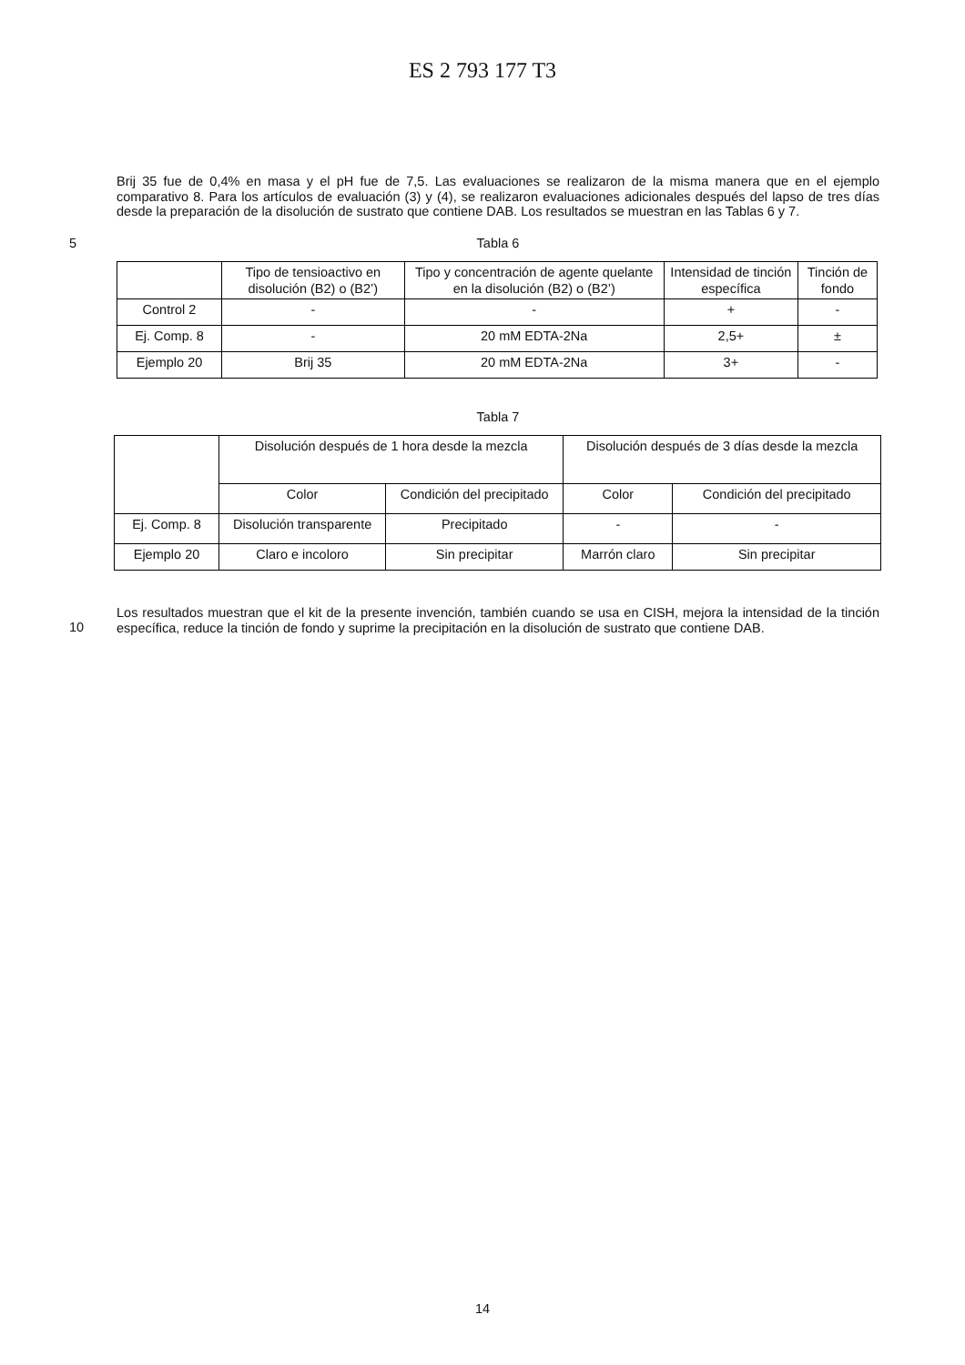ES 2 793 177 T3
Brij 35 fue de 0,4% en masa y el pH fue de 7,5. Las evaluaciones se realizaron de la misma manera que en el ejemplo comparativo 8. Para los artículos de evaluación (3) y (4), se realizaron evaluaciones adicionales después del lapso de tres días desde la preparación de la disolución de sustrato que contiene DAB. Los resultados se muestran en las Tablas 6 y 7.
5
Tabla 6
| | Tipo de tensioactivo en disolución (B2) o (B2’) | Tipo y concentración de agente quelante en la disolución (B2) o (B2’) | Intensidad de tinción específica | Tinción de fondo |
| --- | --- | --- | --- | --- |
| Control 2 | - | - | + | - |
| Ej. Comp. 8 | - | 20 mM EDTA-2Na | 2,5+ | ± |
| Ejemplo 20 | Brij 35 | 20 mM EDTA-2Na | 3+ | - |
Tabla 7
| | Disolución después de 1 hora desde la mezcla | | Disolución después de 3 días desde la mezcla | |
| --- | --- | --- | --- | --- |
| | Color | Condición del precipitado | Color | Condición del precipitado |
| Ej. Comp. 8 | Disolución transparente | Precipitado | - | - |
| Ejemplo 20 | Claro e incoloro | Sin precipitar | Marrón claro | Sin precipitar |
10
Los resultados muestran que el kit de la presente invención, también cuando se usa en CISH, mejora la intensidad de la tinción específica, reduce la tinción de fondo y suprime la precipitación en la disolución de sustrato que contiene DAB.
14